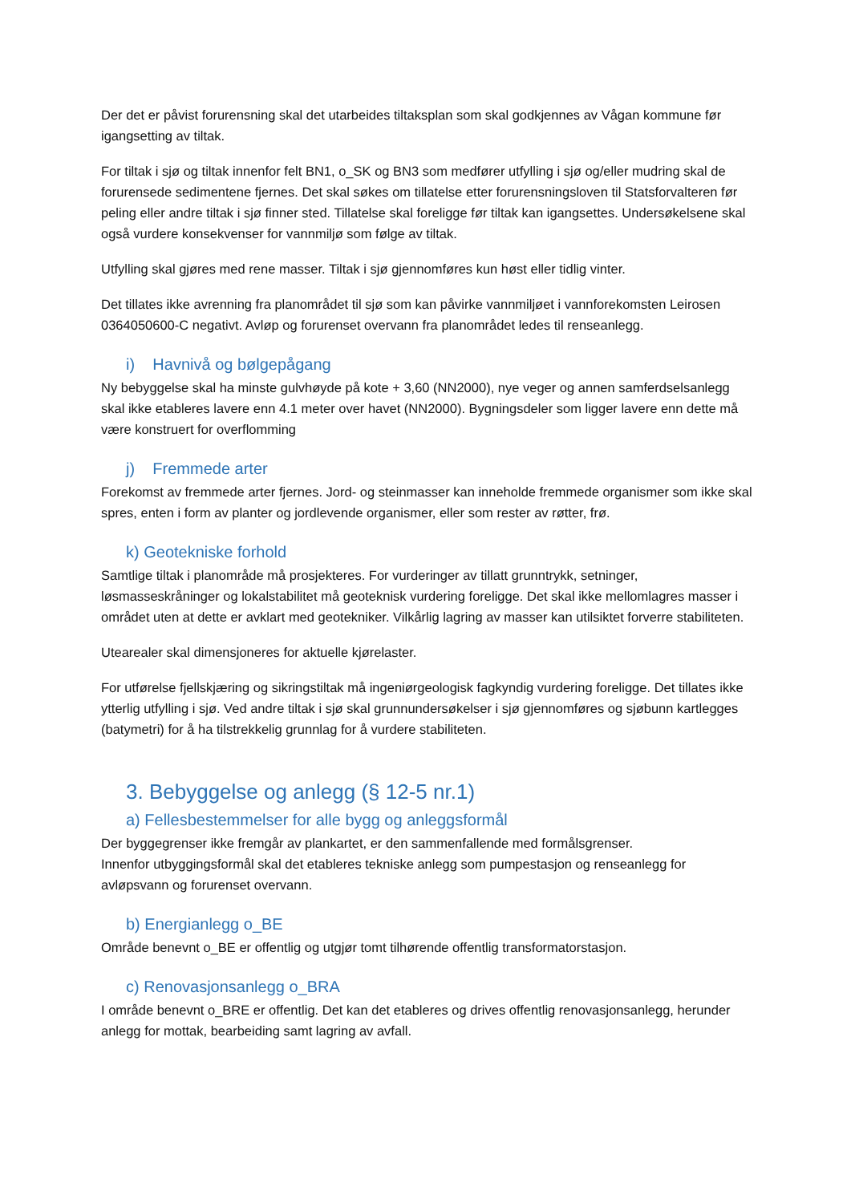Der det er påvist forurensning skal det utarbeides tiltaksplan som skal godkjennes av Vågan kommune før igangsetting av tiltak.
For tiltak i sjø og tiltak innenfor felt BN1, o_SK og BN3 som medfører utfylling i sjø og/eller mudring skal de forurensede sedimentene fjernes. Det skal søkes om tillatelse etter forurensningsloven til Statsforvalteren før peling eller andre tiltak i sjø finner sted. Tillatelse skal foreligge før tiltak kan igangsettes. Undersøkelsene skal også vurdere konsekvenser for vannmiljø som følge av tiltak.
Utfylling skal gjøres med rene masser. Tiltak i sjø gjennomføres kun høst eller tidlig vinter.
Det tillates ikke avrenning fra planområdet til sjø som kan påvirke vannmiljøet i vannforekomsten Leirosen 0364050600-C negativt. Avløp og forurenset overvann fra planområdet ledes til renseanlegg.
i) Havnivå og bølgepågang
Ny bebyggelse skal ha minste gulvhøyde på kote + 3,60 (NN2000), nye veger og annen samferdselsanlegg skal ikke etableres lavere enn 4.1 meter over havet (NN2000). Bygningsdeler som ligger lavere enn dette må være konstruert for overflomming
j) Fremmede arter
Forekomst av fremmede arter fjernes. Jord- og steinmasser kan inneholde fremmede organismer som ikke skal spres, enten i form av planter og jordlevende organismer, eller som rester av røtter, frø.
k) Geotekniske forhold
Samtlige tiltak i planområde må prosjekteres. For vurderinger av tillatt grunntrykk, setninger, løsmasseskråninger og lokalstabilitet må geoteknisk vurdering foreligge. Det skal ikke mellomlagres masser i området uten at dette er avklart med geotekniker. Vilkårlig lagring av masser kan utilsiktet forverre stabiliteten.
Utearealer skal dimensjoneres for aktuelle kjørelaster.
For utførelse fjellskjæring og sikringstiltak må ingeniørgeologisk fagkyndig vurdering foreligge. Det tillates ikke ytterlig utfylling i sjø. Ved andre tiltak i sjø skal grunnundersøkelser i sjø gjennomføres og sjøbunn kartlegges (batymetri) for å ha tilstrekkelig grunnlag for å vurdere stabiliteten.
3. Bebyggelse og anlegg (§ 12-5 nr.1)
a) Fellesbestemmelser for alle bygg og anleggsformål
Der byggegrenser ikke fremgår av plankartet, er den sammenfallende med formålsgrenser.
Innenfor utbyggingsformål skal det etableres tekniske anlegg som pumpestasjon og renseanlegg for avløpsvann og forurenset overvann.
b) Energianlegg o_BE
Område benevnt o_BE er offentlig og utgjør tomt tilhørende offentlig transformatorstasjon.
c) Renovasjonsanlegg o_BRA
I område benevnt o_BRE er offentlig. Det kan det etableres og drives offentlig renovasjonsanlegg, herunder anlegg for mottak, bearbeiding samt lagring av avfall.